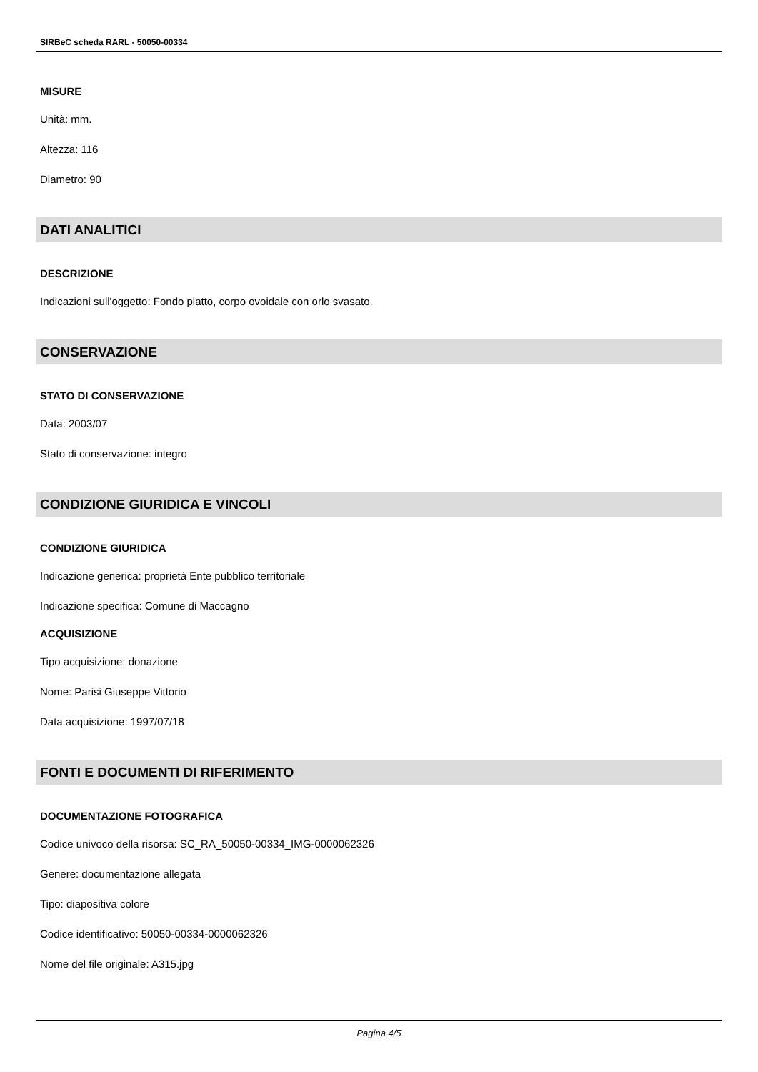SIRBeC scheda RARL - 50050-00334
MISURE
Unità: mm.
Altezza: 116
Diametro: 90
DATI ANALITICI
DESCRIZIONE
Indicazioni sull'oggetto: Fondo piatto, corpo ovoidale con orlo svasato.
CONSERVAZIONE
STATO DI CONSERVAZIONE
Data: 2003/07
Stato di conservazione: integro
CONDIZIONE GIURIDICA E VINCOLI
CONDIZIONE GIURIDICA
Indicazione generica: proprietà Ente pubblico territoriale
Indicazione specifica: Comune di Maccagno
ACQUISIZIONE
Tipo acquisizione: donazione
Nome: Parisi Giuseppe Vittorio
Data acquisizione: 1997/07/18
FONTI E DOCUMENTI DI RIFERIMENTO
DOCUMENTAZIONE FOTOGRAFICA
Codice univoco della risorsa: SC_RA_50050-00334_IMG-0000062326
Genere: documentazione allegata
Tipo: diapositiva colore
Codice identificativo: 50050-00334-0000062326
Nome del file originale: A315.jpg
Pagina 4/5